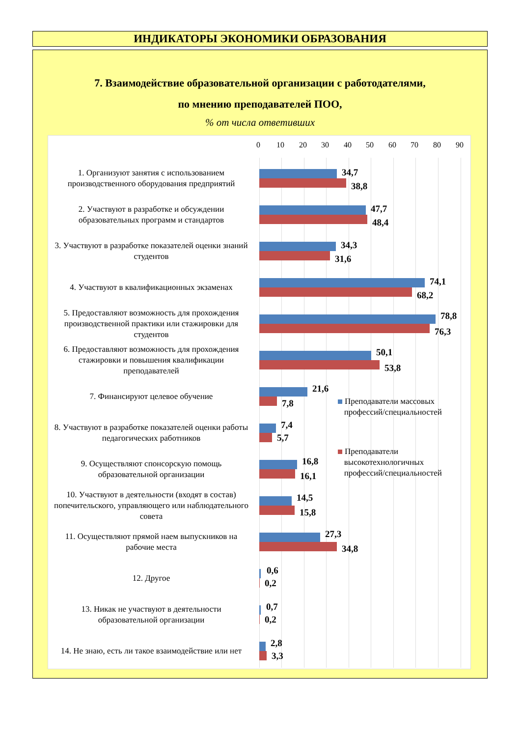ИНДИКАТОРЫ ЭКОНОМИКИ ОБРАЗОВАНИЯ
7. Взаимодействие образовательной организации с работодателями,
по мнению преподавателей ПОО,
% от числа ответивших
0 10 20 30 40 50 60 70 80 90
1. Организуют занятия с использованием производственного оборудования предприятий
34,7
38,8
2. Участвуют в разработке и обсуждении образовательных программ и стандартов
47,7
48,4
3. Участвуют в разработке показателей оценки знаний студентов
34,3
31,6
4. Участвуют в квалификационных экзаменах
74,1
68,2
5. Предоставляют возможность для прохождения производственной практики или стажировки для студентов
78,8
76,3
6. Предоставляют возможность для прохождения стажировки и повышения квалификации преподавателей
50,1
53,8
7. Финансируют целевое обучение
21,6
7,8
Преподаватели массовых
профессий/специальностей
8. Участвуют в разработке показателей оценки работы педагогических работников
7,4
5,7
Преподаватели
высокотехнологичных
профессий/специальностей
9. Осуществляют спонсорскую помощь образовательной организации
16,8
16,1
10. Участвуют в деятельности (входят в состав) попечительского, управляющего или наблюдательного совета
14,5
15,8
11. Осуществляют прямой наем выпускников на рабочие места
27,3
34,8
12. Другое
0,6
0,2
13. Никак не участвуют в деятельности образовательной организации
0,7
0,2
14. Не знаю, есть ли такое взаимодействие или нет
2,8
3,3